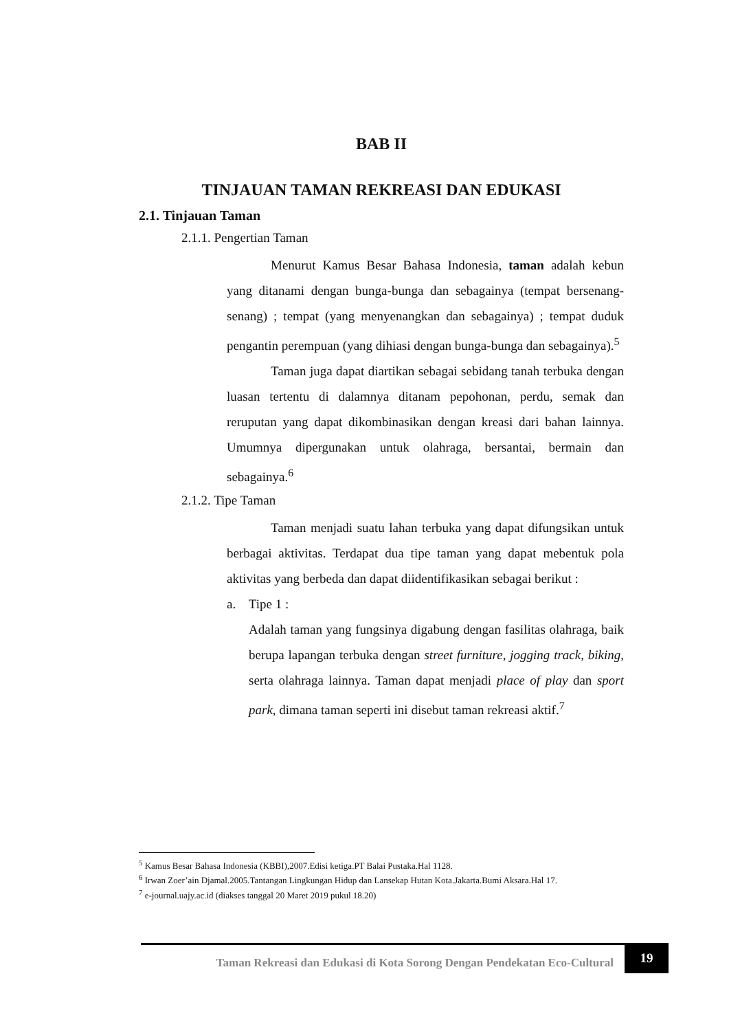BAB II
TINJAUAN TAMAN REKREASI DAN EDUKASI
2.1. Tinjauan Taman
2.1.1. Pengertian Taman
Menurut Kamus Besar Bahasa Indonesia, taman adalah kebun yang ditanami dengan bunga-bunga dan sebagainya (tempat bersenang-senang) ; tempat (yang menyenangkan dan sebagainya) ; tempat duduk pengantin perempuan (yang dihiasi dengan bunga-bunga dan sebagainya).<sup>5</sup>
Taman juga dapat diartikan sebagai sebidang tanah terbuka dengan luasan tertentu di dalamnya ditanam pepohonan, perdu, semak dan reruputan yang dapat dikombinasikan dengan kreasi dari bahan lainnya. Umumnya dipergunakan untuk olahraga, bersantai, bermain dan sebagainya.<sup>6</sup>
2.1.2. Tipe Taman
Taman menjadi suatu lahan terbuka yang dapat difungsikan untuk berbagai aktivitas. Terdapat dua tipe taman yang dapat mebentuk pola aktivitas yang berbeda dan dapat diidentifikasikan sebagai berikut :
a. Tipe 1 :
Adalah taman yang fungsinya digabung dengan fasilitas olahraga, baik berupa lapangan terbuka dengan street furniture, jogging track, biking, serta olahraga lainnya. Taman dapat menjadi place of play dan sport park, dimana taman seperti ini disebut taman rekreasi aktif.<sup>7</sup>
<sup>5</sup> Kamus Besar Bahasa Indonesia (KBBI),2007.Edisi ketiga.PT Balai Pustaka.Hal 1128.
<sup>6</sup> Irwan Zoer’ain Djamal.2005.Tantangan Lingkungan Hidup dan Lansekap Hutan Kota.Jakarta.Bumi Aksara.Hal 17.
<sup>7</sup> e-journal.uajy.ac.id (diakses tanggal 20 Maret 2019 pukul 18.20)
Taman Rekreasi dan Edukasi di Kota Sorong Dengan Pendekatan Eco-Cultural
19